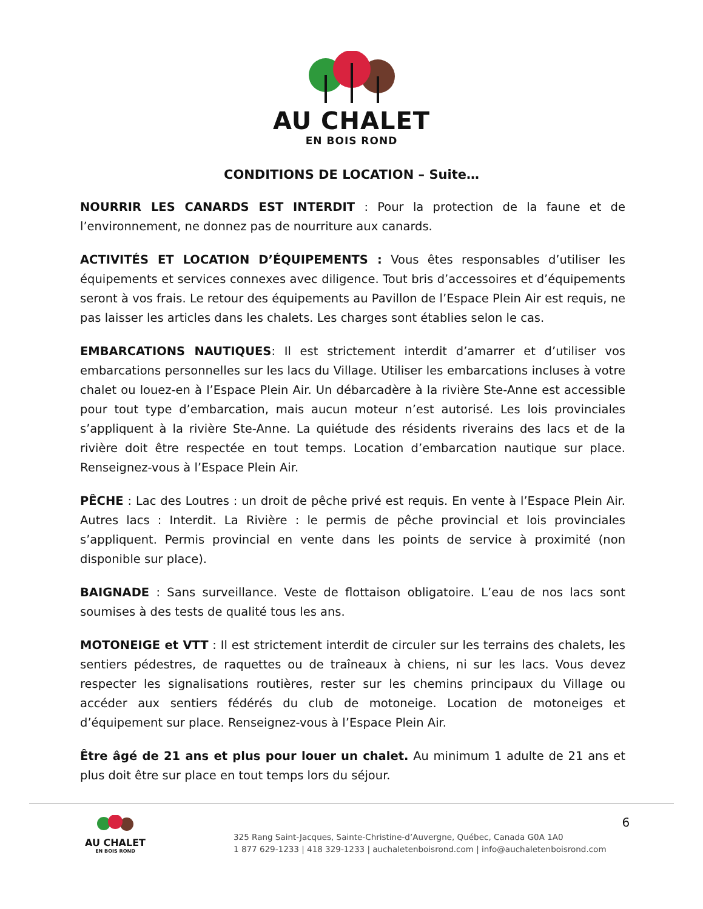AU CHALET
EN BOIS ROND
CONDITIONS DE LOCATION – Suite…
NOURRIR LES CANARDS EST INTERDIT : Pour la protection de la faune et de l’environnement, ne donnez pas de nourriture aux canards.
ACTIVITÉS ET LOCATION D’ÉQUIPEMENTS : Vous êtes responsables d’utiliser les équipements et services connexes avec diligence. Tout bris d’accessoires et d’équipements seront à vos frais. Le retour des équipements au Pavillon de l’Espace Plein Air est requis, ne pas laisser les articles dans les chalets. Les charges sont établies selon le cas.
EMBARCATIONS NAUTIQUES: Il est strictement interdit d’amarrer et d’utiliser vos embarcations personnelles sur les lacs du Village. Utiliser les embarcations incluses à votre chalet ou louez-en à l’Espace Plein Air. Un débarcadère à la rivière Ste-Anne est accessible pour tout type d’embarcation, mais aucun moteur n’est autorisé. Les lois provinciales s’appliquent à la rivière Ste-Anne. La quiétude des résidents riverains des lacs et de la rivière doit être respectée en tout temps. Location d’embarcation nautique sur place. Renseignez-vous à l’Espace Plein Air.
PÊCHE : Lac des Loutres : un droit de pêche privé est requis. En vente à l’Espace Plein Air. Autres lacs : Interdit. La Rivière : le permis de pêche provincial et lois provinciales s’appliquent. Permis provincial en vente dans les points de service à proximité (non disponible sur place).
BAIGNADE : Sans surveillance. Veste de flottaison obligatoire. L’eau de nos lacs sont soumises à des tests de qualité tous les ans.
MOTONEIGE et VTT : Il est strictement interdit de circuler sur les terrains des chalets, les sentiers pédestres, de raquettes ou de traîneaux à chiens, ni sur les lacs. Vous devez respecter les signalisations routières, rester sur les chemins principaux du Village ou accéder aux sentiers fédérés du club de motoneige. Location de motoneiges et d’équipement sur place. Renseignez-vous à l’Espace Plein Air.
Être âgé de 21 ans et plus pour louer un chalet. Au minimum 1 adulte de 21 ans et plus doit être sur place en tout temps lors du séjour.
AU CHALET
EN BOIS ROND
325 Rang Saint-Jacques, Sainte-Christine-d’Auvergne, Québec, Canada G0A 1A0
1 877 629-1233 | 418 329-1233 | auchaletenboisrond.com | info@auchaletenboisrond.com
6